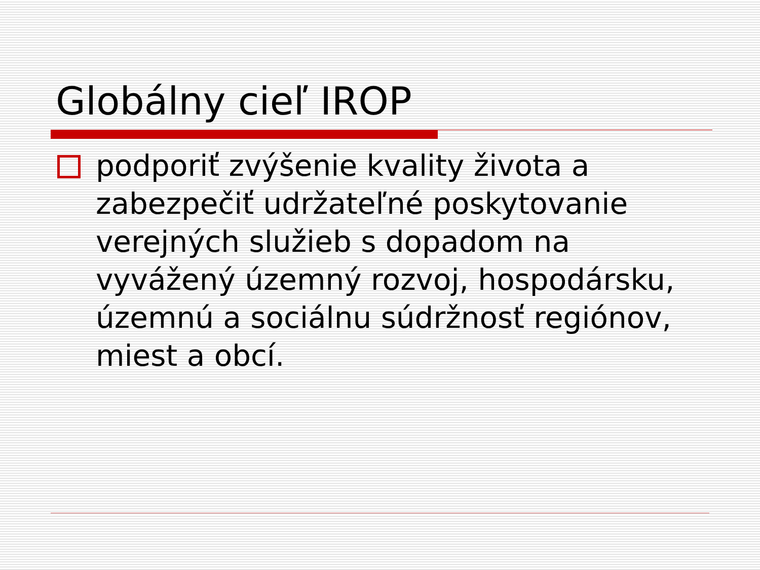Globálny cieľ IROP
podporiť zvýšenie kvality života a zabezpečiť udržateľné poskytovanie verejných služieb s dopadom na vyvážený územný rozvoj, hospodársku, územnú a sociálnu súdržnosť regiónov, miest a obcí.